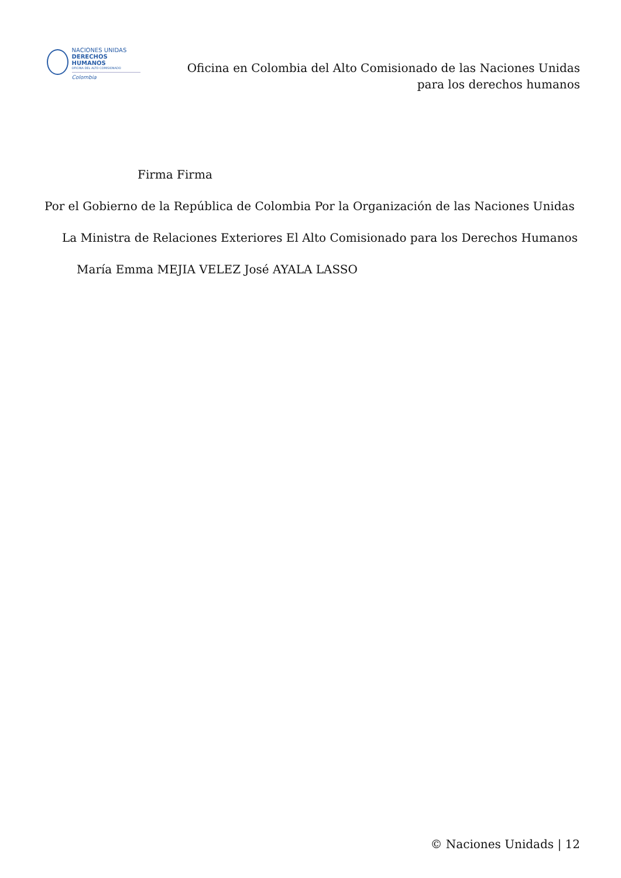NACIONES UNIDAS
DERECHOS HUMANOS
OFICINA DEL ALTO COMISIONADO
Colombia
Oficina en Colombia del Alto Comisionado de las Naciones Unidas
para los derechos humanos
Firma Firma
Por el Gobierno de la República de Colombia Por la Organización de las Naciones Unidas
La Ministra de Relaciones Exteriores El Alto Comisionado para los Derechos Humanos
María Emma MEJIA VELEZ José AYALA LASSO
© Naciones Unidads | 12